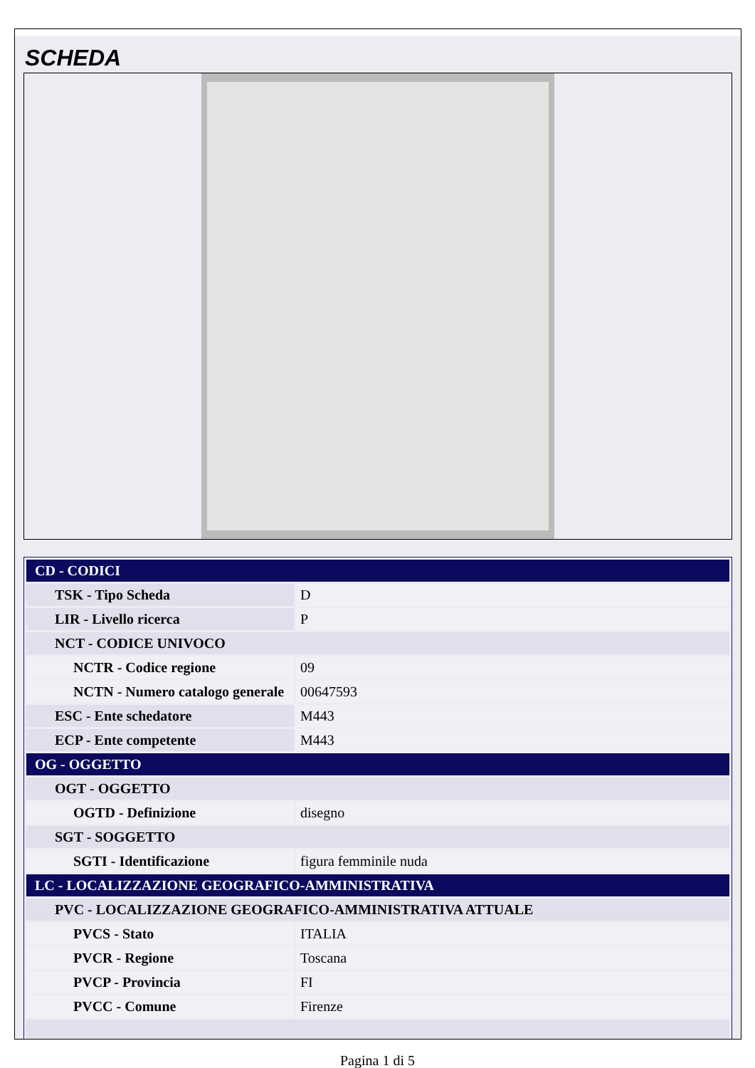SCHEDA
| CD - CODICI | |
| TSK - Tipo Scheda | D |
| LIR - Livello ricerca | P |
| NCT - CODICE UNIVOCO | |
| NCTR - Codice regione | 09 |
| NCTN - Numero catalogo generale | 00647593 |
| ESC - Ente schedatore | M443 |
| ECP - Ente competente | M443 |
| OG - OGGETTO | |
| OGT - OGGETTO | |
| OGTD - Definizione | disegno |
| SGT - SOGGETTO | |
| SGTI - Identificazione | figura femminile nuda |
| LC - LOCALIZZAZIONE GEOGRAFICO-AMMINISTRATIVA | |
| PVC - LOCALIZZAZIONE GEOGRAFICO-AMMINISTRATIVA ATTUALE | |
| PVCS - Stato | ITALIA |
| PVCR - Regione | Toscana |
| PVCP - Provincia | FI |
| PVCC - Comune | Firenze |
Pagina 1 di 5